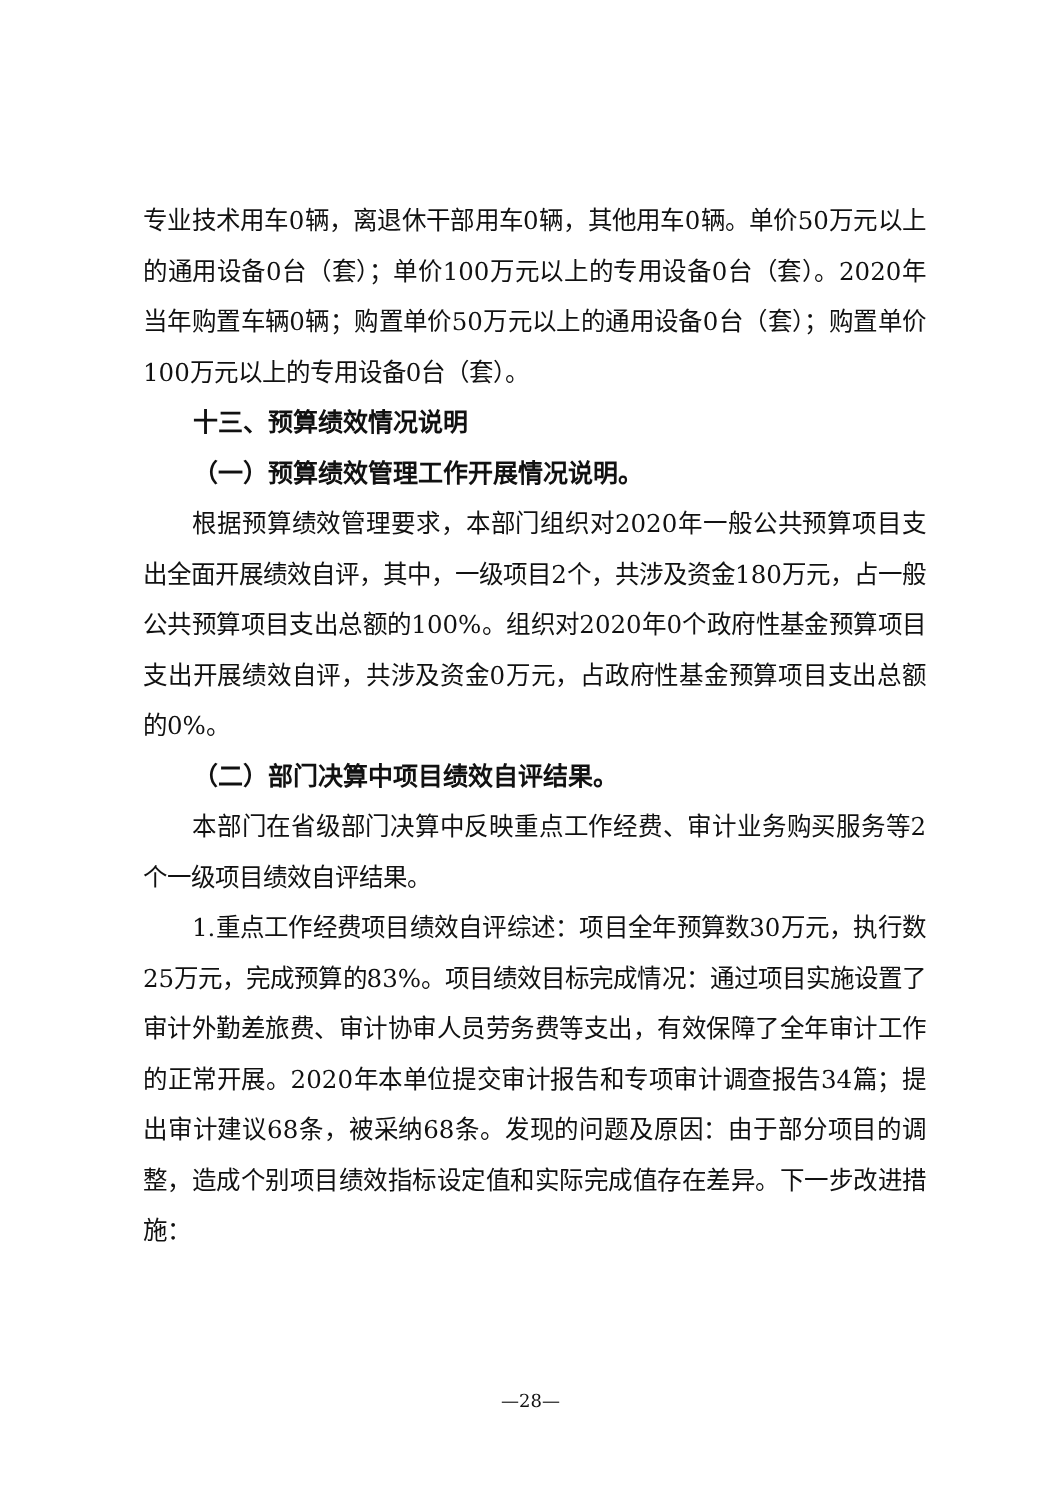专业技术用车0辆，离退休干部用车0辆，其他用车0辆。单价50万元以上的通用设备0台（套）；单价100万元以上的专用设备0台（套）。2020年当年购置车辆0辆；购置单价50万元以上的通用设备0台（套）；购置单价100万元以上的专用设备0台（套）。
十三、预算绩效情况说明
（一）预算绩效管理工作开展情况说明。
根据预算绩效管理要求，本部门组织对2020年一般公共预算项目支出全面开展绩效自评，其中，一级项目2个，共涉及资金180万元，占一般公共预算项目支出总额的100%。组织对2020年0个政府性基金预算项目支出开展绩效自评，共涉及资金0万元，占政府性基金预算项目支出总额的0%。
（二）部门决算中项目绩效自评结果。
本部门在省级部门决算中反映重点工作经费、审计业务购买服务等2个一级项目绩效自评结果。
1.重点工作经费项目绩效自评综述：项目全年预算数30万元，执行数25万元，完成预算的83%。项目绩效目标完成情况：通过项目实施设置了审计外勤差旅费、审计协审人员劳务费等支出，有效保障了全年审计工作的正常开展。2020年本单位提交审计报告和专项审计调查报告34篇；提出审计建议68条，被采纳68条。发现的问题及原因：由于部分项目的调整，造成个别项目绩效指标设定值和实际完成值存在差异。下一步改进措施：
—28—